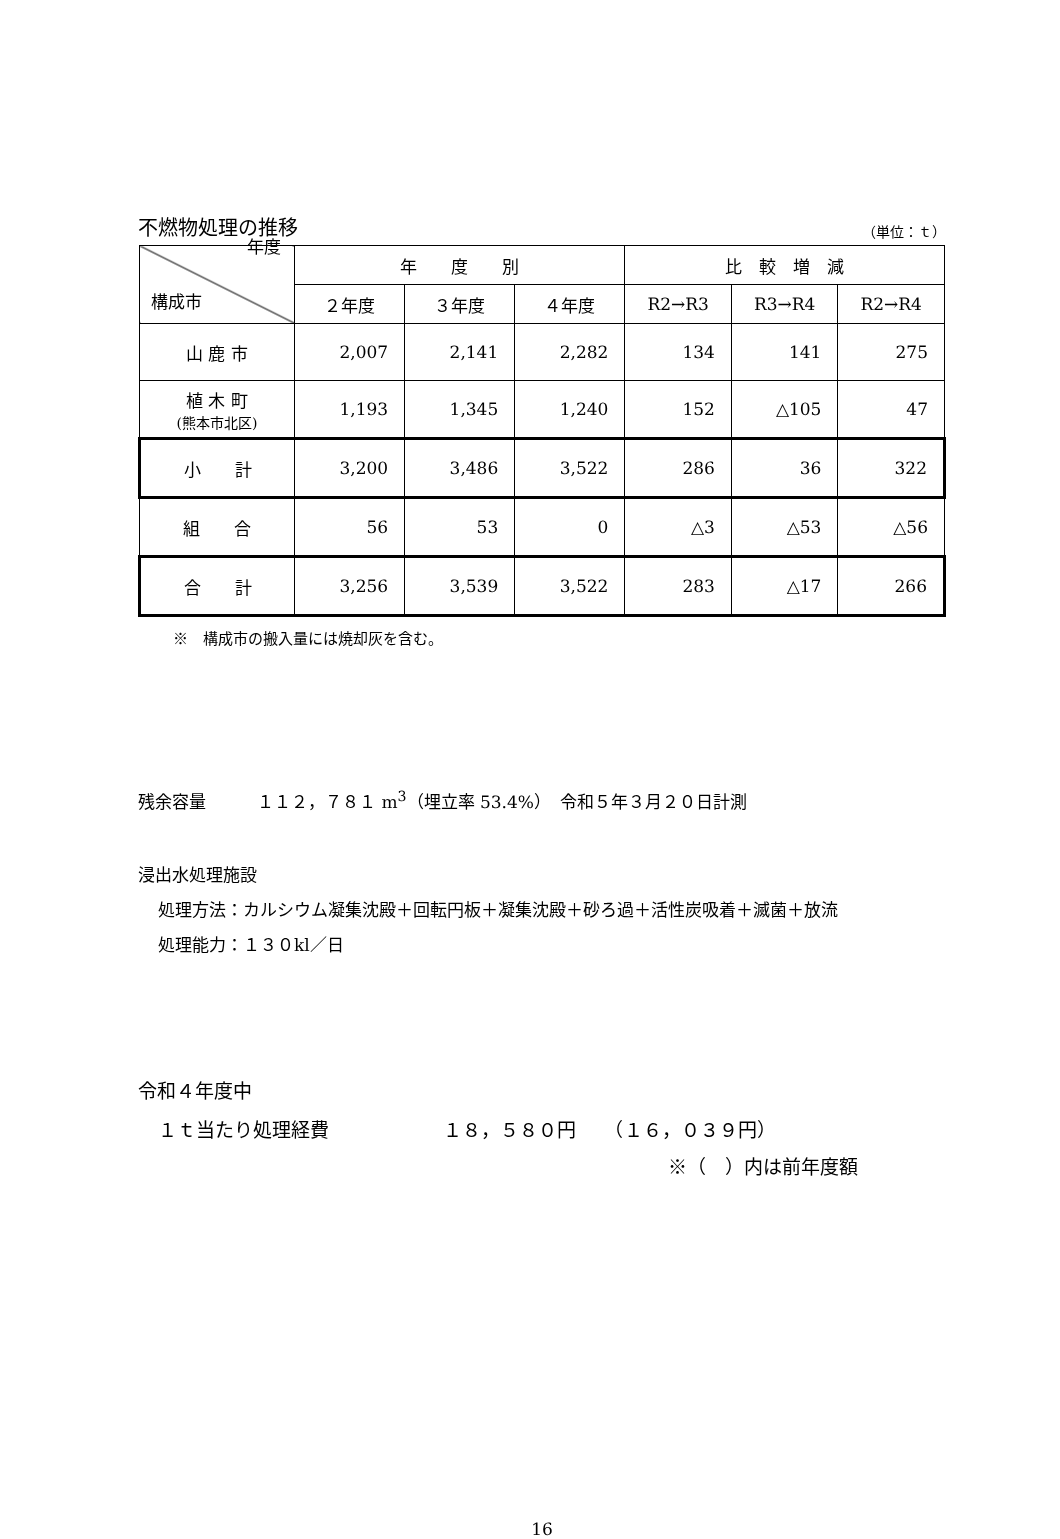不燃物処理の推移 （単位：ｔ）
| 年度 構成市 | 年 度 別 | | | 比 較 増 減 | | |
| | ２年度 | ３年度 | ４年度 | R2→R3 | R3→R4 | R2→R4 |
| 山 鹿 市 | 2,007 | 2,141 | 2,282 | 134 | 141 | 275 |
| 植 木 町 (熊本市北区) | 1,193 | 1,345 | 1,240 | 152 | △105 | 47 |
| 小 計 | 3,200 | 3,486 | 3,522 | 286 | 36 | 322 |
| 組 合 | 56 | 53 | 0 | △3 | △53 | △56 |
| 合 計 | 3,256 | 3,539 | 3,522 | 283 | △17 | 266 |
※　構成市の搬入量には焼却灰を含む。
残余容量　　　１１２，７８１ m<sup>3</sup>（埋立率 53.4%）　令和５年３月２０日計測
浸出水処理施設
処理方法：カルシウム凝集沈殿＋回転円板＋凝集沈殿＋砂ろ過＋活性炭吸着＋滅菌＋放流
処理能力：１３０kl／日
令和４年度中
１ｔ当たり処理経費　　　　　　１８，５８０円　　（１６，０３９円）
※（　）内は前年度額
16